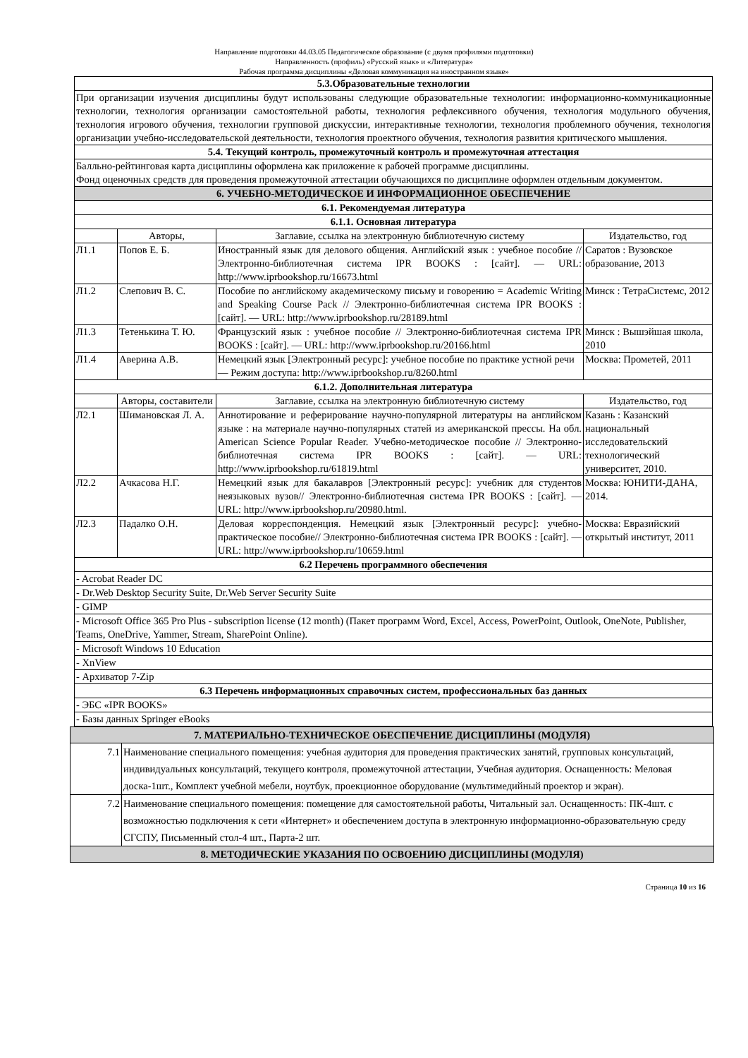Направление подготовки 44.03.05 Педагогическое образование (с двумя профилями подготовки)
Направленность (профиль) «Русский язык» и «Литература»
Рабочая программа дисциплины «Деловая коммуникация на иностранном языке»
| 5.3.Образовательные технологии | | | |
| --- | --- | --- | --- |
| При организации изучения дисциплины будут использованы следующие образовательные технологии: информационно-коммуникационные технологии, технология организации самостоятельной работы, технология рефлексивного обучения, технология модульного обучения, технология игрового обучения, технологии групповой дискуссии, интерактивные технологии, технология проблемного обучения, технология организации учебно-исследовательской деятельности, технология проектного обучения, технология развития критического мышления. | | | |
| 5.4. Текущий контроль, промежуточный контроль и промежуточная аттестация | | | |
| Балльно-рейтинговая карта дисциплины оформлена как приложение к рабочей программе дисциплины. Фонд оценочных средств для проведения промежуточной аттестации обучающихся по дисциплине оформлен отдельным документом. | | | |
| 6. УЧЕБНО-МЕТОДИЧЕСКОЕ И ИНФОРМАЦИОННОЕ ОБЕСПЕЧЕНИЕ | | | |
| 6.1. Рекомендуемая литература | | | |
| 6.1.1. Основная литература | | | |
| | Авторы, | Заглавие, ссылка на электронную библиотечную систему | Издательство, год |
| Л1.1 | Попов Е. Б. | Иностранный язык для делового общения. Английский язык : учебное пособие // Электронно-библиотечная система IPR BOOKS : [сайт]. — URL: http://www.iprbookshop.ru/16673.html | Саратов : Вузовское образование, 2013 |
| Л1.2 | Слепович В. С. | Пособие по английскому академическому письму и говорению = Academic Writing and Speaking Course Pack // Электронно-библиотечная система IPR BOOKS : [сайт]. — URL: http://www.iprbookshop.ru/28189.html | Минск : ТетраСистемс, 2012 |
| Л1.3 | Тетенькина Т. Ю. | Французский язык : учебное пособие // Электронно-библиотечная система IPR BOOKS : [сайт]. — URL: http://www.iprbookshop.ru/20166.html | Минск : Вышэйшая школа, 2010 |
| Л1.4 | Аверина А.В. | Немецкий язык [Электронный ресурс]: учебное пособие по практике устной речи— Режим доступа: http://www.iprbookshop.ru/8260.html | Москва: Прометей, 2011 |
| 6.1.2. Дополнительная литература | | | |
| | Авторы, составители | Заглавие, ссылка на электронную библиотечную систему | Издательство, год |
| Л2.1 | Шимановская Л. А. | Аннотирование и реферирование научно-популярной литературы на английском языке : на материале научно-популярных статей из американской прессы. На обл. American Science Popular Reader. Учебно-методическое пособие // Электронно-библиотечная система IPR BOOKS : [сайт]. — URL: http://www.iprbookshop.ru/61819.html | Казань : Казанский национальный исследовательский технологический университет, 2010. |
| Л2.2 | Ачкасова Н.Г. | Немецкий язык для бакалавров [Электронный ресурс]: учебник для студентов неязыковых вузов// Электронно-библиотечная система IPR BOOKS : [сайт]. — URL: http://www.iprbookshop.ru/20980.html. | Москва: ЮНИТИ-ДАНА, 2014. |
| Л2.3 | Падалко О.Н. | Деловая корреспонденция. Немецкий язык [Электронный ресурс]: учебно-практическое пособие// Электронно-библиотечная система IPR BOOKS : [сайт]. — URL: http://www.iprbookshop.ru/10659.html | Москва: Евразийский открытый институт, 2011 |
| 6.2 Перечень программного обеспечения | | | |
| - Acrobat Reader DC | | | |
| - Dr.Web Desktop Security Suite, Dr.Web Server Security Suite | | | |
| - GIMP | | | |
| - Microsoft Office 365 Pro Plus - subscription license (12 month) (Пакет программ Word, Excel, Access, PowerPoint, Outlook, OneNote, Publisher, Teams, OneDrive, Yammer, Stream, SharePoint Online). | | | |
| - Microsoft Windows 10 Education | | | |
| - XnView | | | |
| - Архиватор 7-Zip | | | |
| 6.3 Перечень информационных справочных систем, профессиональных баз данных | | | |
| - ЭБС «IPR BOOKS» | | | |
| - Базы данных Springer eBooks | | | |
| 7. МАТЕРИАЛЬНО-ТЕХНИЧЕСКОЕ ОБЕСПЕЧЕНИЕ ДИСЦИПЛИНЫ (МОДУЛЯ) | |
| --- | --- |
| 7.1 | Наименование специального помещения: учебная аудитория для проведения практических занятий, групповых консультаций, индивидуальных консультаций, текущего контроля, промежуточной аттестации, Учебная аудитория. Оснащенность: Меловая доска-1шт., Комплект учебной мебели, ноутбук, проекционное оборудование (мультимедийный проектор и экран). |
| 7.2 | Наименование специального помещения: помещение для самостоятельной работы, Читальный зал. Оснащенность: ПК-4шт. с возможностью подключения к сети «Интернет» и обеспечением доступа в электронную информационно-образовательную среду СГСПУ, Письменный стол-4 шт., Парта-2 шт. |
| 8. МЕТОДИЧЕСКИЕ УКАЗАНИЯ ПО ОСВОЕНИЮ ДИСЦИПЛИНЫ (МОДУЛЯ) | |
Страница 10 из 16